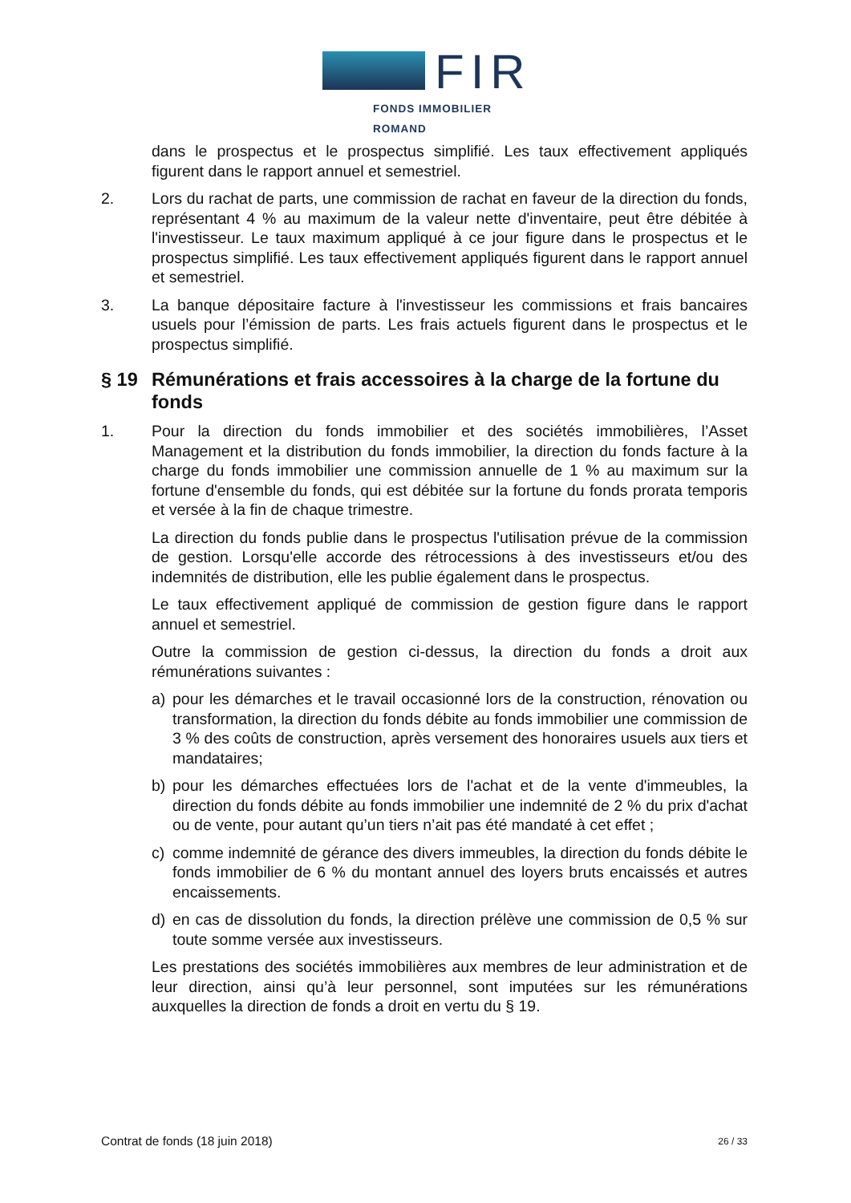FIR
FONDS IMMOBILIER ROMAND
dans le prospectus et le prospectus simplifié. Les taux effectivement appliqués figurent dans le rapport annuel et semestriel.
2. Lors du rachat de parts, une commission de rachat en faveur de la direction du fonds, représentant 4 % au maximum de la valeur nette d'inventaire, peut être débitée à l'investisseur. Le taux maximum appliqué à ce jour figure dans le prospectus et le prospectus simplifié. Les taux effectivement appliqués figurent dans le rapport annuel et semestriel.
3. La banque dépositaire facture à l'investisseur les commissions et frais bancaires usuels pour l’émission de parts. Les frais actuels figurent dans le prospectus et le prospectus simplifié.
§ 19 Rémunérations et frais accessoires à la charge de la fortune du fonds
1. Pour la direction du fonds immobilier et des sociétés immobilières, l’Asset Management et la distribution du fonds immobilier, la direction du fonds facture à la charge du fonds immobilier une commission annuelle de 1 % au maximum sur la fortune d'ensemble du fonds, qui est débitée sur la fortune du fonds prorata temporis et versée à la fin de chaque trimestre.
La direction du fonds publie dans le prospectus l'utilisation prévue de la commission de gestion. Lorsqu'elle accorde des rétrocessions à des investisseurs et/ou des indemnités de distribution, elle les publie également dans le prospectus.
Le taux effectivement appliqué de commission de gestion figure dans le rapport annuel et semestriel.
Outre la commission de gestion ci-dessus, la direction du fonds a droit aux rémunérations suivantes :
a) pour les démarches et le travail occasionné lors de la construction, rénovation ou transformation, la direction du fonds débite au fonds immobilier une commission de 3 % des coûts de construction, après versement des honoraires usuels aux tiers et mandataires;
b) pour les démarches effectuées lors de l'achat et de la vente d'immeubles, la direction du fonds débite au fonds immobilier une indemnité de 2 % du prix d'achat ou de vente, pour autant qu’un tiers n’ait pas été mandaté à cet effet ;
c) comme indemnité de gérance des divers immeubles, la direction du fonds débite le fonds immobilier de 6 % du montant annuel des loyers bruts encaissés et autres encaissements.
d) en cas de dissolution du fonds, la direction prélève une commission de 0,5 % sur toute somme versée aux investisseurs.
Les prestations des sociétés immobilières aux membres de leur administration et de leur direction, ainsi qu’à leur personnel, sont imputées sur les rémunérations auxquelles la direction de fonds a droit en vertu du § 19.
Contrat de fonds (18 juin 2018) 26 / 33